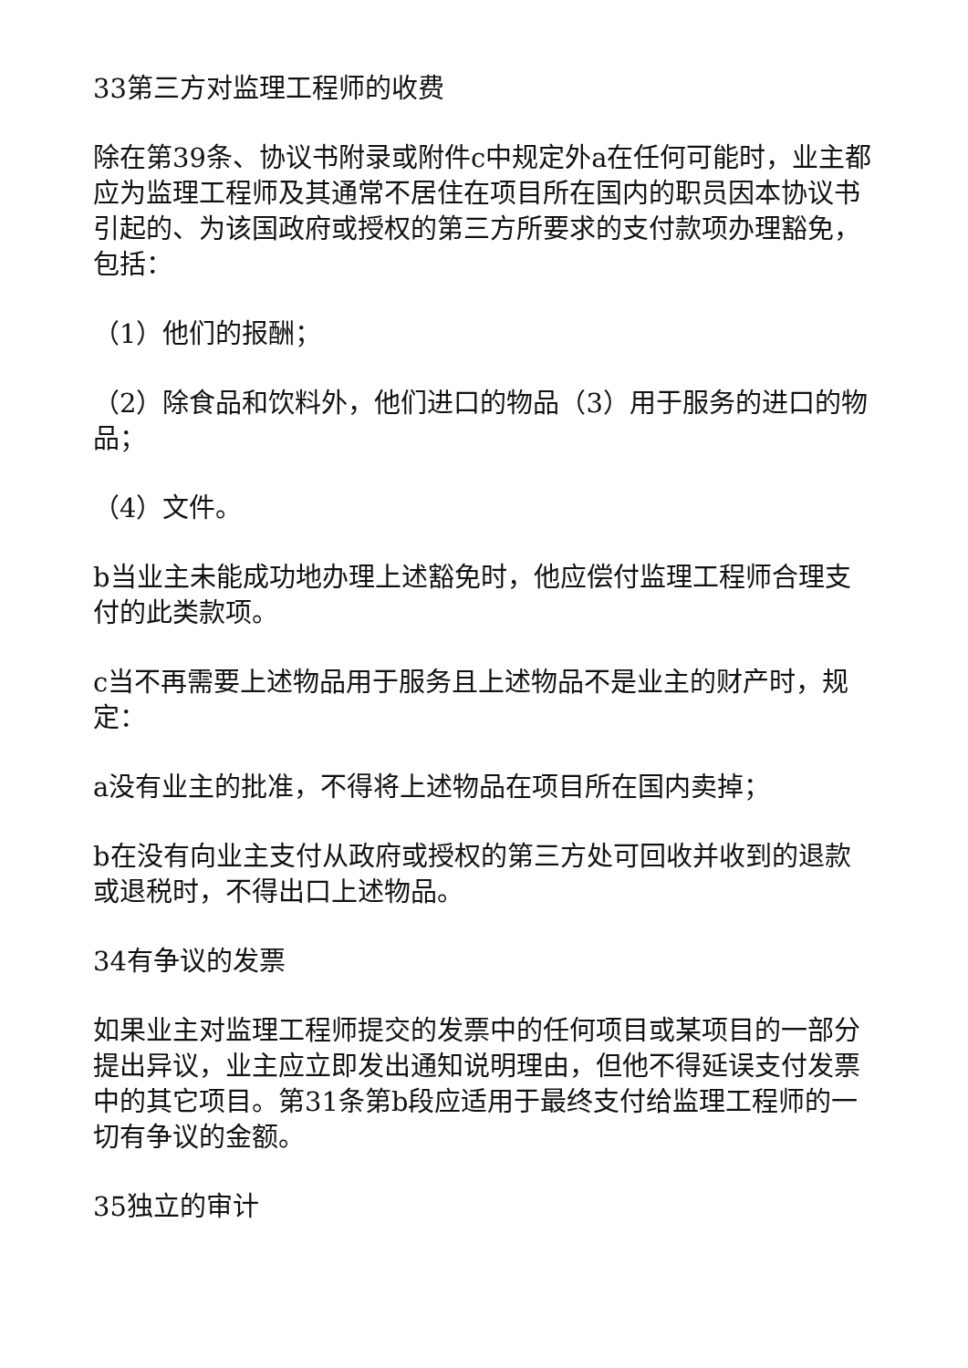33第三方对监理工程师的收费
除在第39条、协议书附录或附件c中规定外a在任何可能时，业主都应为监理工程师及其通常不居住在项目所在国内的职员因本协议书引起的、为该国政府或授权的第三方所要求的支付款项办理豁免，包括：
（1）他们的报酬；
（2）除食品和饮料外，他们进口的物品（3）用于服务的进口的物品；
（4）文件。
b当业主未能成功地办理上述豁免时，他应偿付监理工程师合理支付的此类款项。
c当不再需要上述物品用于服务且上述物品不是业主的财产时，规定：
a没有业主的批准，不得将上述物品在项目所在国内卖掉；
b在没有向业主支付从政府或授权的第三方处可回收并收到的退款或退税时，不得出口上述物品。
34有争议的发票
如果业主对监理工程师提交的发票中的任何项目或某项目的一部分提出异议，业主应立即发出通知说明理由，但他不得延误支付发票中的其它项目。第31条第b段应适用于最终支付给监理工程师的一切有争议的金额。
35独立的审计